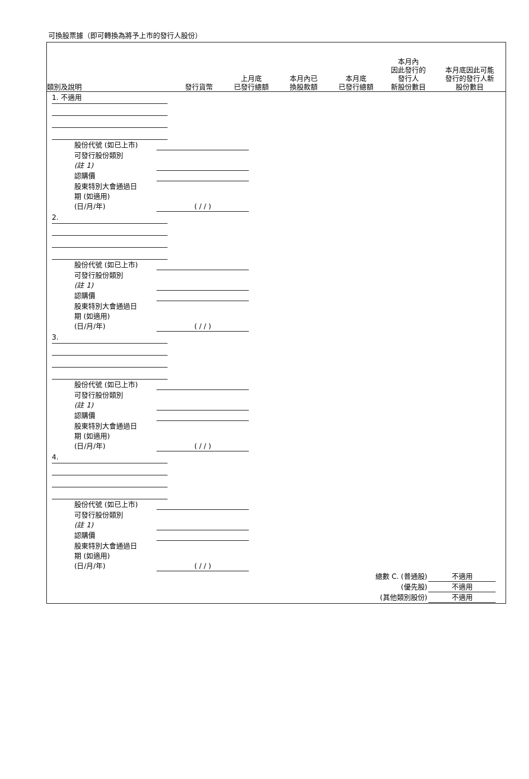可換股票據（即可轉換為將予上市的發行人股份）
類別及說明
發行貨幣
上月底
已發行總額
本月內已
換股款額
本月底
已發行總額
本月內
因此發行的
發行人
新股份數目
本月底因此可能
發行的發行人新
股份數目
1. 不適用
股份代號 (如已上市)
可發行股份類別
(註 1)
認購價
股東特別大會通過日
期 (如適用)
(日/月/年) ( / / )
2.
股份代號 (如已上市)
可發行股份類別
(註 1)
認購價
股東特別大會通過日
期 (如適用)
(日/月/年) ( / / )
3.
股份代號 (如已上市)
可發行股份類別
(註 1)
認購價
股東特別大會通過日
期 (如適用)
(日/月/年) ( / / )
4.
股份代號 (如已上市)
可發行股份類別
(註 1)
認購價
股東特別大會通過日
期 (如適用)
(日/月/年) ( / / )
總數 C. (普通股) 不適用
(優先股) 不適用
(其他類別股份) 不適用